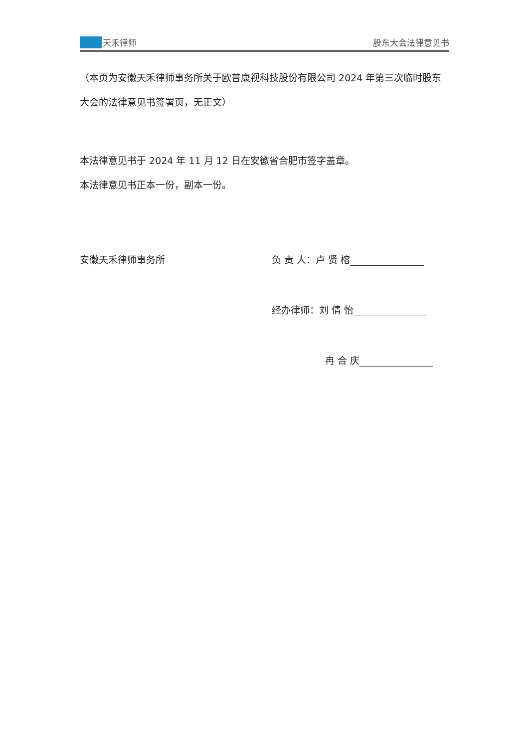天禾律师
股东大会法律意见书
（本页为安徽天禾律师事务所关于欧普康视科技股份有限公司 2024 年第三次临时股东大会的法律意见书签署页，无正文）
本法律意见书于 2024 年 11 月 12 日在安徽省合肥市签字盖章。
本法律意见书正本一份，副本一份。
安徽天禾律师事务所 负 责 人：卢 贤 榕
经办律师：刘 倩 怡
冉 合 庆